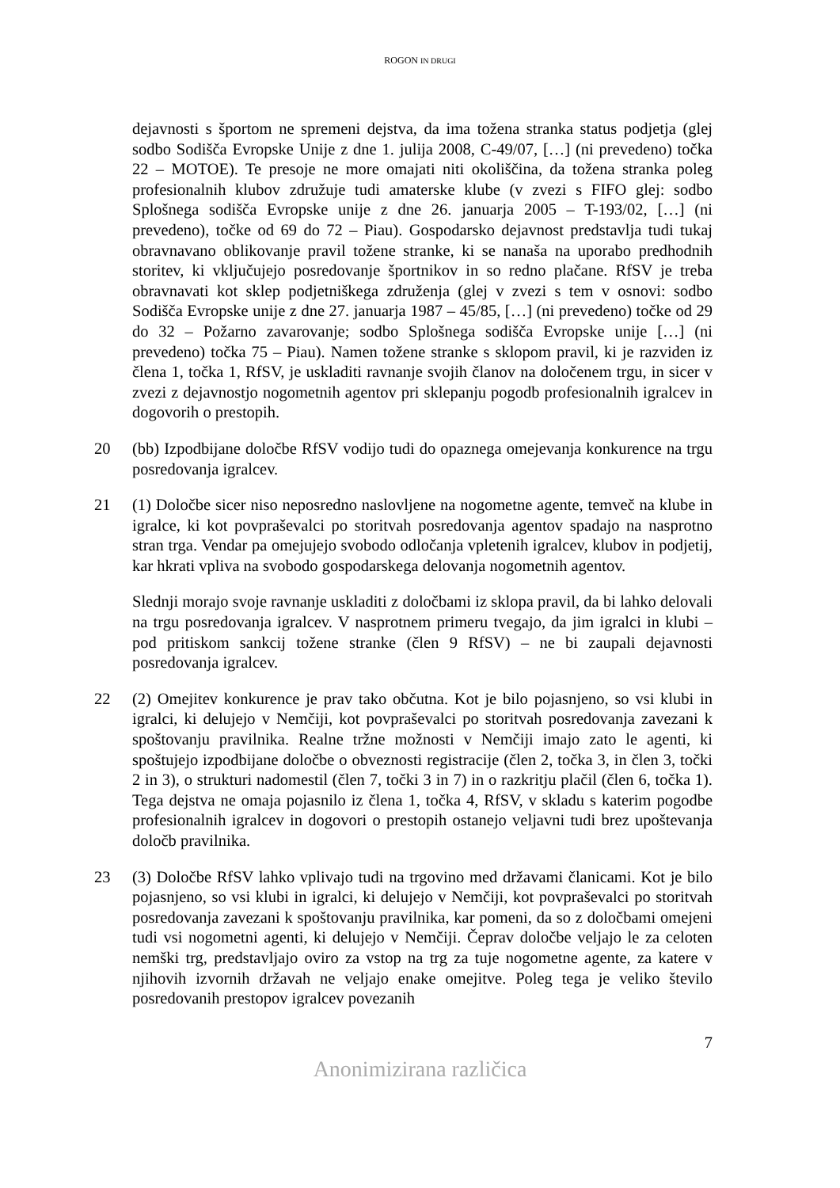ROGON IN DRUGI
dejavnosti s športom ne spremeni dejstva, da ima tožena stranka status podjetja (glej sodbo Sodišča Evropske Unije z dne 1. julija 2008, C-49/07, […] (ni prevedeno) točka 22 – MOTOE). Te presoje ne more omajati niti okoliščina, da tožena stranka poleg profesionalnih klubov združuje tudi amaterske klube (v zvezi s FIFO glej: sodbo Splošnega sodišča Evropske unije z dne 26. januarja 2005 – T-193/02, […] (ni prevedeno), točke od 69 do 72 – Piau). Gospodarsko dejavnost predstavlja tudi tukaj obravnavano oblikovanje pravil tožene stranke, ki se nanaša na uporabo predhodnih storitev, ki vključujejo posredovanje športnikov in so redno plačane. RfSV je treba obravnavati kot sklep podjetniškega združenja (glej v zvezi s tem v osnovi: sodbo Sodišča Evropske unije z dne 27. januarja 1987 – 45/85, […] (ni prevedeno) točke od 29 do 32 – Požarno zavarovanje; sodbo Splošnega sodišča Evropske unije […] (ni prevedeno) točka 75 – Piau). Namen tožene stranke s sklopom pravil, ki je razviden iz člena 1, točka 1, RfSV, je uskladiti ravnanje svojih članov na določenem trgu, in sicer v zvezi z dejavnostjo nogometnih agentov pri sklepanju pogodb profesionalnih igralcev in dogovorih o prestopih.
20 (bb) Izpodbijane določbe RfSV vodijo tudi do opaznega omejevanja konkurence na trgu posredovanja igralcev.
21 (1) Določbe sicer niso neposredno naslovljene na nogometne agente, temveč na klube in igralce, ki kot povpraševalci po storitvah posredovanja agentov spadajo na nasprotno stran trga. Vendar pa omejujejo svobodo odločanja vpletenih igralcev, klubov in podjetij, kar hkrati vpliva na svobodo gospodarskega delovanja nogometnih agentov.
Slednji morajo svoje ravnanje uskladiti z določbami iz sklopa pravil, da bi lahko delovali na trgu posredovanja igralcev. V nasprotnem primeru tvegajo, da jim igralci in klubi – pod pritiskom sankcij tožene stranke (člen 9 RfSV) – ne bi zaupali dejavnosti posredovanja igralcev.
22 (2) Omejitev konkurence je prav tako občutna. Kot je bilo pojasnjeno, so vsi klubi in igralci, ki delujejo v Nemčiji, kot povpraševalci po storitvah posredovanja zavezani k spoštovanju pravilnika. Realne tržne možnosti v Nemčiji imajo zato le agenti, ki spoštujejo izpodbijane določbe o obveznosti registracije (člen 2, točka 3, in člen 3, točki 2 in 3), o strukturi nadomestil (člen 7, točki 3 in 7) in o razkritju plačil (člen 6, točka 1). Tega dejstva ne omaja pojasnilo iz člena 1, točka 4, RfSV, v skladu s katerim pogodbe profesionalnih igralcev in dogovori o prestopih ostanejo veljavni tudi brez upoštevanja določb pravilnika.
23 (3) Določbe RfSV lahko vplivajo tudi na trgovino med državami članicami. Kot je bilo pojasnjeno, so vsi klubi in igralci, ki delujejo v Nemčiji, kot povpraševalci po storitvah posredovanja zavezani k spoštovanju pravilnika, kar pomeni, da so z določbami omejeni tudi vsi nogometni agenti, ki delujejo v Nemčiji. Čeprav določbe veljajo le za celoten nemški trg, predstavljajo oviro za vstop na trg za tuje nogometne agente, za katere v njihovih izvornih državah ne veljajo enake omejitve. Poleg tega je veliko število posredovanih prestopov igralcev povezanih
7
Anonimizirana različica